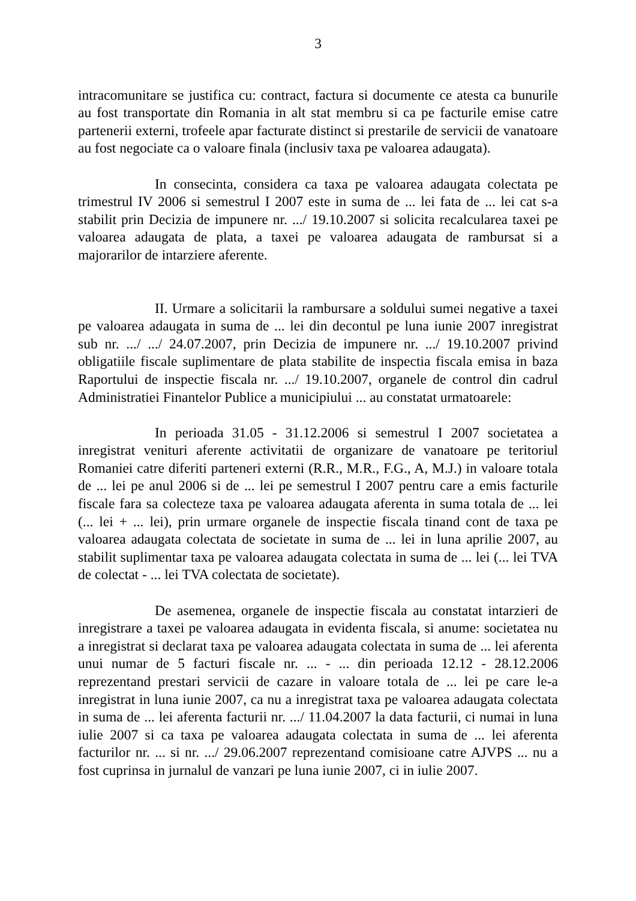3
intracomunitare se justifica cu: contract, factura si documente ce atesta ca bunurile au fost transportate din Romania in alt stat membru si ca pe facturile emise catre partenerii externi, trofeele apar facturate distinct si prestarile de servicii de vanatoare au fost negociate ca o valoare finala (inclusiv taxa pe valoarea adaugata).
In consecinta, considera ca taxa pe valoarea adaugata colectata pe trimestrul IV 2006 si semestrul I 2007 este in suma de ... lei fata de ... lei cat s-a stabilit prin Decizia de impunere nr. .../ 19.10.2007 si solicita recalcularea taxei pe valoarea adaugata de plata, a taxei pe valoarea adaugata de rambursat si a majorarilor de intarziere aferente.
II. Urmare a solicitarii la rambursare a soldului sumei negative a taxei pe valoarea adaugata in suma de ... lei din decontul pe luna iunie 2007 inregistrat sub nr. .../ .../ 24.07.2007, prin Decizia de impunere nr. .../ 19.10.2007 privind obligatiile fiscale suplimentare de plata stabilite de inspectia fiscala emisa in baza Raportului de inspectie fiscala nr. .../ 19.10.2007, organele de control din cadrul Administratiei Finantelor Publice a municipiului ... au constatat urmatoarele:
In perioada 31.05 - 31.12.2006 si semestrul I 2007 societatea a inregistrat venituri aferente activitatii de organizare de vanatoare pe teritoriul Romaniei catre diferiti parteneri externi (R.R., M.R., F.G., A, M.J.) in valoare totala de ... lei pe anul 2006 si de ... lei pe semestrul I 2007 pentru care a emis facturile fiscale fara sa colecteze taxa pe valoarea adaugata aferenta in suma totala de ... lei (... lei + ... lei), prin urmare organele de inspectie fiscala tinand cont de taxa pe valoarea adaugata colectata de societate in suma de ... lei in luna aprilie 2007, au stabilit suplimentar taxa pe valoarea adaugata colectata in suma de ... lei (... lei TVA de colectat - ... lei TVA colectata de societate).
De asemenea, organele de inspectie fiscala au constatat intarzieri de inregistrare a taxei pe valoarea adaugata in evidenta fiscala, si anume: societatea nu a inregistrat si declarat taxa pe valoarea adaugata colectata in suma de ... lei aferenta unui numar de 5 facturi fiscale nr. ... - ... din perioada 12.12 - 28.12.2006 reprezentand prestari servicii de cazare in valoare totala de ... lei pe care le-a inregistrat in luna iunie 2007, ca nu a inregistrat taxa pe valoarea adaugata colectata in suma de ... lei aferenta facturii nr. .../ 11.04.2007 la data facturii, ci numai in luna iulie 2007 si ca taxa pe valoarea adaugata colectata in suma de ... lei aferenta facturilor nr. ... si nr. .../ 29.06.2007 reprezentand comisioane catre AJVPS ... nu a fost cuprinsa in jurnalul de vanzari pe luna iunie 2007, ci in iulie 2007.